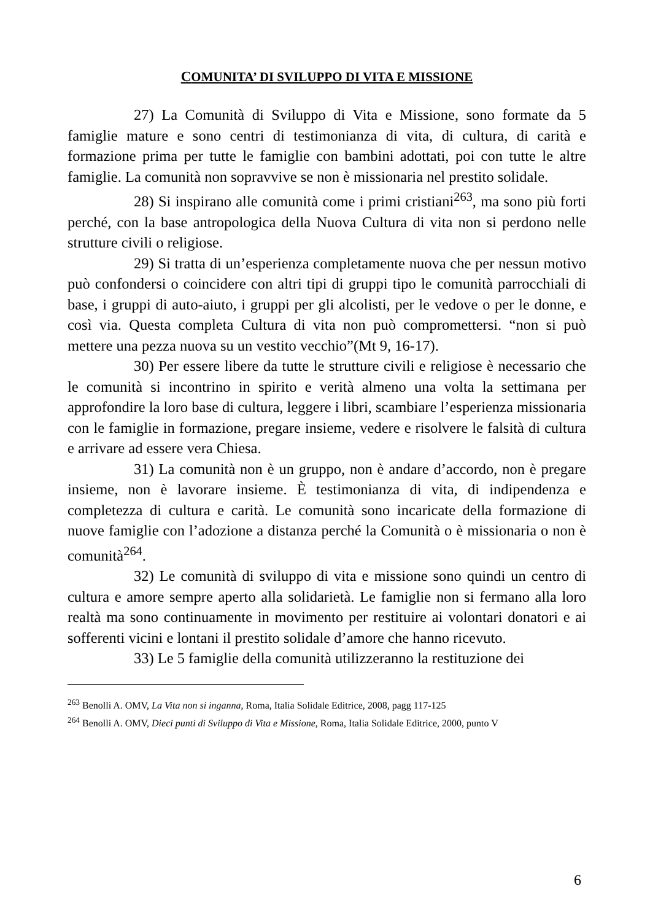COMUNITA’ DI SVILUPPO DI VITA E MISSIONE
27) La Comunità di Sviluppo di Vita e Missione, sono formate da 5 famiglie mature e sono centri di testimonianza di vita, di cultura, di carità e formazione prima per tutte le famiglie con bambini adottati, poi con tutte le altre famiglie. La comunità non sopravvive se non è missionaria nel prestito solidale.
28) Si inspirano alle comunità come i primi cristiani<sup>263</sup>, ma sono più forti perché, con la base antropologica della Nuova Cultura di vita non si perdono nelle strutture civili o religiose.
29) Si tratta di un’esperienza completamente nuova che per nessun motivo può confondersi o coincidere con altri tipi di gruppi tipo le comunità parrocchiali di base, i gruppi di auto-aiuto, i gruppi per gli alcolisti, per le vedove o per le donne, e così via. Questa completa Cultura di vita non può compromettersi. “non si può mettere una pezza nuova su un vestito vecchio”(Mt 9, 16-17).
30) Per essere libere da tutte le strutture civili e religiose è necessario che le comunità si incontrino in spirito e verità almeno una volta la settimana per approfondire la loro base di cultura, leggere i libri, scambiare l’esperienza missionaria con le famiglie in formazione, pregare insieme, vedere e risolvere le falsità di cultura e arrivare ad essere vera Chiesa.
31) La comunità non è un gruppo, non è andare d’accordo, non è pregare insieme, non è lavorare insieme. È testimonianza di vita, di indipendenza e completezza di cultura e carità. Le comunità sono incaricate della formazione di nuove famiglie con l’adozione a distanza perché la Comunità o è missionaria o non è comunità<sup>264</sup>.
32) Le comunità di sviluppo di vita e missione sono quindi un centro di cultura e amore sempre aperto alla solidarietà. Le famiglie non si fermano alla loro realtà ma sono continuamente in movimento per restituire ai volontari donatori e ai sofferenti vicini e lontani il prestito solidale d’amore che hanno ricevuto.
33) Le 5 famiglie della comunità utilizzeranno la restituzione dei
<sup>263</sup> Benolli A. OMV, La Vita non si inganna, Roma, Italia Solidale Editrice, 2008, pagg 117-125
<sup>264</sup> Benolli A. OMV, Dieci punti di Sviluppo di Vita e Missione, Roma, Italia Solidale Editrice, 2000, punto V
6